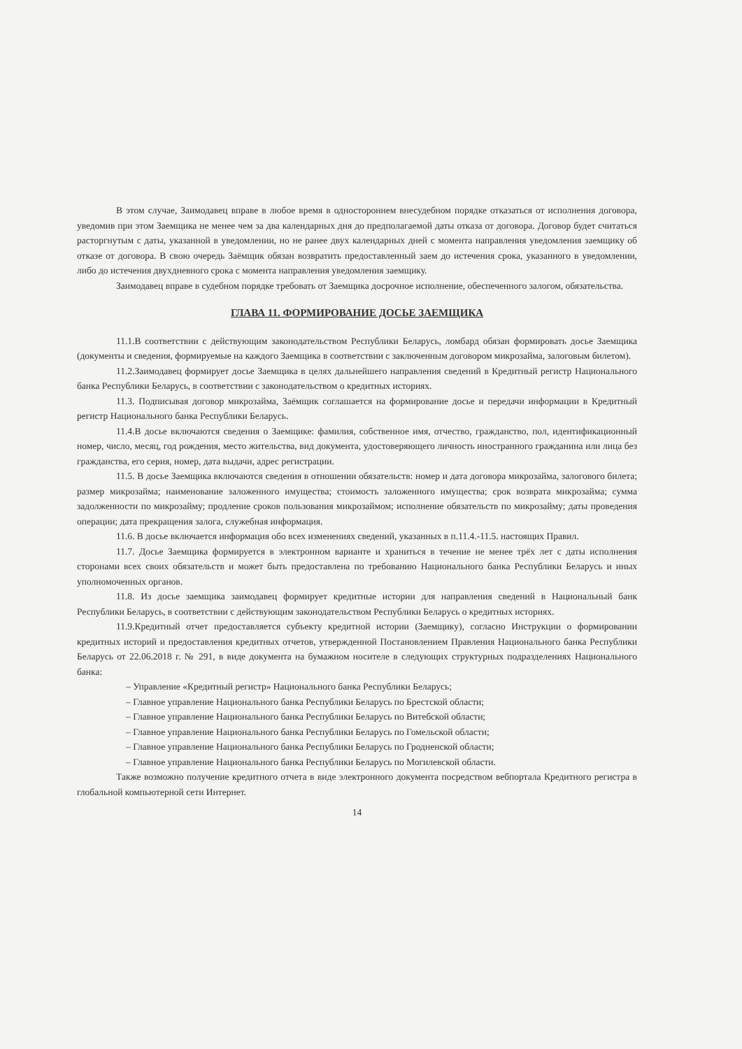В этом случае, Заимодавец вправе в любое время в одностороннем внесудебном порядке отказаться от исполнения договора, уведомив при этом Заемщика не менее чем за два календарных дня до предполагаемой даты отказа от договора. Договор будет считаться расторгнутым с даты, указанной в уведомлении, но не ранее двух календарных дней с момента направления уведомления заемщику об отказе от договора. В свою очередь Заёмщик обязан возвратить предоставленный заем до истечения срока, указанного в уведомлении, либо до истечения двухдневного срока с момента направления уведомления заемщику.
Заимодавец вправе в судебном порядке требовать от Заемщика досрочное исполнение, обеспеченного залогом, обязательства.
ГЛАВА 11. ФОРМИРОВАНИЕ ДОСЬЕ ЗАЕМЩИКА
11.1.В соответствии с действующим законодательством Республики Беларусь, ломбард обязан формировать досье Заемщика (документы и сведения, формируемые на каждого Заемщика в соответствии с заключенным договором микрозайма, залоговым билетом).
11.2.Заимодавец формирует досье Заемщика в целях дальнейшего направления сведений в Кредитный регистр Национального банка Республики Беларусь, в соответствии с законодательством о кредитных историях.
11.3. Подписывая договор микрозайма, Заёмщик соглашается на формирование досье и передачи информации в Кредитный регистр Национального банка Республики Беларусь.
11.4.В досье включаются сведения о Заемщике: фамилия, собственное имя, отчество, гражданство, пол, идентификационный номер, число, месяц, год рождения, место жительства, вид документа, удостоверяющего личность иностранного гражданина или лица без гражданства, его серия, номер, дата выдачи, адрес регистрации.
11.5. В досье Заемщика включаются сведения в отношении обязательств: номер и дата договора микрозайма, залогового билета; размер микрозайма; наименование заложенного имущества; стоимость заложенного имущества; срок возврата микрозайма; сумма задолженности по микрозайму; продление сроков пользования микрозаймом; исполнение обязательств по микрозайму; даты проведения операции; дата прекращения залога, служебная информация.
11.6. В досье включается информация обо всех изменениях сведений, указанных в п.11.4.-11.5. настоящих Правил.
11.7. Досье Заемщика формируется в электронном варианте и храниться в течение не менее трёх лет с даты исполнения сторонами всех своих обязательств и может быть предоставлена по требованию Национального банка Республики Беларусь и иных уполномоченных органов.
11.8. Из досье заемщика заимодавец формирует кредитные истории для направления сведений в Национальный банк Республики Беларусь, в соответствии с действующим законодательством Республики Беларусь о кредитных историях.
11.9.Кредитный отчет предоставляется субъекту кредитной истории (Заемщику), согласно Инструкции о формировании кредитных историй и предоставления кредитных отчетов, утвержденной Постановлением Правления Национального банка Республики Беларусь от 22.06.2018 г. № 291, в виде документа на бумажном носителе в следующих структурных подразделениях Национального банка:
– Управление «Кредитный регистр» Национального банка Республики Беларусь;
– Главное управление Национального банка Республики Беларусь по Брестской области;
– Главное управление Национального банка Республики Беларусь по Витебской области;
– Главное управление Национального банка Республики Беларусь по Гомельской области;
– Главное управление Национального банка Республики Беларусь по Гродненской области;
– Главное управление Национального банка Республики Беларусь по Могилевской области.
Также возможно получение кредитного отчета в виде электронного документа посредством вебпортала Кредитного регистра в глобальной компьютерной сети Интернет.
14